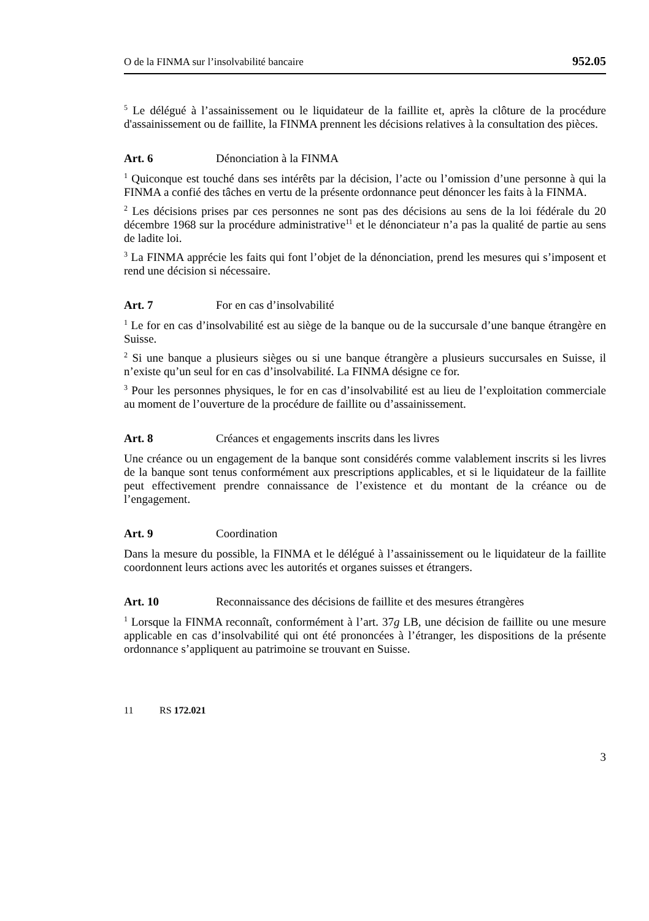O de la FINMA sur l’insolvabilité bancaire 952.05
<sup>5</sup> Le délégué à l’assainissement ou le liquidateur de la faillite et, après la clôture de la procédure d'assainissement ou de faillite, la FINMA prennent les décisions relatives à la consultation des pièces.
Art. 6 Dénonciation à la FINMA
<sup>1</sup> Quiconque est touché dans ses intérêts par la décision, l’acte ou l’omission d’une personne à qui la FINMA a confié des tâches en vertu de la présente ordonnance peut dénoncer les faits à la FINMA.
<sup>2</sup> Les décisions prises par ces personnes ne sont pas des décisions au sens de la loi fédérale du 20 décembre 1968 sur la procédure administrative<sup>11</sup> et le dénonciateur n’a pas la qualité de partie au sens de ladite loi.
<sup>3</sup> La FINMA apprécie les faits qui font l’objet de la dénonciation, prend les mesures qui s’imposent et rend une décision si nécessaire.
Art. 7 For en cas d’insolvabilité
<sup>1</sup> Le for en cas d’insolvabilité est au siège de la banque ou de la succursale d’une banque étrangère en Suisse.
<sup>2</sup> Si une banque a plusieurs sièges ou si une banque étrangère a plusieurs succursales en Suisse, il n’existe qu’un seul for en cas d’insolvabilité. La FINMA désigne ce for.
<sup>3</sup> Pour les personnes physiques, le for en cas d’insolvabilité est au lieu de l’exploitation commerciale au moment de l’ouverture de la procédure de faillite ou d’assainissement.
Art. 8 Créances et engagements inscrits dans les livres
Une créance ou un engagement de la banque sont considérés comme valablement inscrits si les livres de la banque sont tenus conformément aux prescriptions applicables, et si le liquidateur de la faillite peut effectivement prendre connaissance de l’existence et du montant de la créance ou de l’engagement.
Art. 9 Coordination
Dans la mesure du possible, la FINMA et le délégué à l’assainissement ou le liquidateur de la faillite coordonnent leurs actions avec les autorités et organes suisses et étrangers.
Art. 10 Reconnaissance des décisions de faillite et des mesures étrangères
<sup>1</sup> Lorsque la FINMA reconnaît, conformément à l’art. 37g LB, une décision de faillite ou une mesure applicable en cas d’insolvabilité qui ont été prononcées à l’étranger, les dispositions de la présente ordonnance s’appliquent au patrimoine se trouvant en Suisse.
11 RS 172.021
3